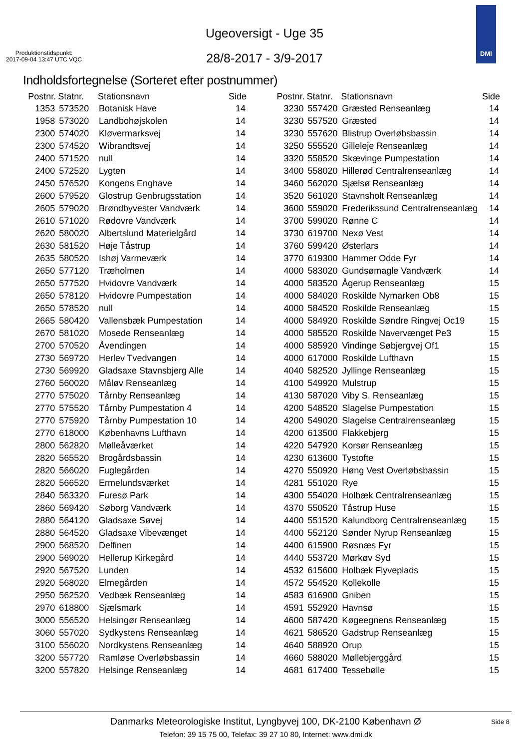Ugeoversigt - Uge 35
28/8-2017 - 3/9-2017
Produktionstidspunkt:
2017-09-04 13:47 UTC VQC
DMI
Indholdsfortegnelse (Sorteret efter postnummer)
| Postnr. | Statnr. | Stationsnavn | Side |
| --- | --- | --- | --- |
| 1353 | 573520 | Botanisk Have | 14 |
| 1958 | 573020 | Landbohøjskolen | 14 |
| 2300 | 574020 | Kløvermarksvej | 14 |
| 2300 | 574520 | Wibrandtsvej | 14 |
| 2400 | 571520 | null | 14 |
| 2400 | 572520 | Lygten | 14 |
| 2450 | 576520 | Kongens Enghave | 14 |
| 2600 | 579520 | Glostrup Genbrugsstation | 14 |
| 2605 | 579020 | Brøndbyvester Vandværk | 14 |
| 2610 | 571020 | Rødovre Vandværk | 14 |
| 2620 | 580020 | Albertslund Materielgård | 14 |
| 2630 | 581520 | Høje Tåstrup | 14 |
| 2635 | 580520 | Ishøj Varmeværk | 14 |
| 2650 | 577120 | Træholmen | 14 |
| 2650 | 577520 | Hvidovre Vandværk | 14 |
| 2650 | 578120 | Hvidovre Pumpestation | 14 |
| 2650 | 578520 | null | 14 |
| 2665 | 580420 | Vallensbæk Pumpestation | 14 |
| 2670 | 581020 | Mosede Renseanlæg | 14 |
| 2700 | 570520 | Åvendingen | 14 |
| 2730 | 569720 | Herlev Tvedvangen | 14 |
| 2730 | 569920 | Gladsaxe Stavnsbjerg Alle | 14 |
| 2760 | 560020 | Måløv Renseanlæg | 14 |
| 2770 | 575020 | Tårnby Renseanlæg | 14 |
| 2770 | 575520 | Tårnby Pumpestation 4 | 14 |
| 2770 | 575920 | Tårnby Pumpestation 10 | 14 |
| 2770 | 618000 | Københavns Lufthavn | 14 |
| 2800 | 562820 | Mølleåværket | 14 |
| 2820 | 565520 | Brogårdsbassin | 14 |
| 2820 | 566020 | Fuglegården | 14 |
| 2820 | 566520 | Ermelundsværket | 14 |
| 2840 | 563320 | Furesø Park | 14 |
| 2860 | 569420 | Søborg Vandværk | 14 |
| 2880 | 564120 | Gladsaxe Søvej | 14 |
| 2880 | 564520 | Gladsaxe Vibevænget | 14 |
| 2900 | 568520 | Delfinen | 14 |
| 2900 | 569020 | Hellerup Kirkegård | 14 |
| 2920 | 567520 | Lunden | 14 |
| 2920 | 568020 | Elmegården | 14 |
| 2950 | 562520 | Vedbæk Renseanlæg | 14 |
| 2970 | 618800 | Sjælsmark | 14 |
| 3000 | 556520 | Helsingør Renseanlæg | 14 |
| 3060 | 557020 | Sydkystens Renseanlæg | 14 |
| 3100 | 556020 | Nordkystens Renseanlæg | 14 |
| 3200 | 557720 | Ramløse Overløbsbassin | 14 |
| 3200 | 557820 | Helsinge Renseanlæg | 14 |
| Postnr. | Statnr. | Stationsnavn | Side |
| --- | --- | --- | --- |
| 3230 | 557420 | Græsted Renseanlæg | 14 |
| 3230 | 557520 | Græsted | 14 |
| 3230 | 557620 | Blistrup Overløbsbassin | 14 |
| 3250 | 555520 | Gilleleje Renseanlæg | 14 |
| 3320 | 558520 | Skævinge Pumpestation | 14 |
| 3400 | 558020 | Hillerød Centralrenseanlæg | 14 |
| 3460 | 562020 | Sjælsø Renseanlæg | 14 |
| 3520 | 561020 | Stavnsholt Renseanlæg | 14 |
| 3600 | 559020 | Frederikssund Centralrenseanlæg | 14 |
| 3700 | 599020 | Rønne C | 14 |
| 3730 | 619700 | Nexø Vest | 14 |
| 3760 | 599420 | Østerlars | 14 |
| 3770 | 619300 | Hammer Odde Fyr | 14 |
| 4000 | 583020 | Gundsømagle Vandværk | 14 |
| 4000 | 583520 | Ågerup Renseanlæg | 15 |
| 4000 | 584020 | Roskilde Nymarken Ob8 | 15 |
| 4000 | 584520 | Roskilde Renseanlæg | 15 |
| 4000 | 584920 | Roskilde Søndre Ringvej Oc19 | 15 |
| 4000 | 585520 | Roskilde Navervænget Pe3 | 15 |
| 4000 | 585920 | Vindinge Søbjergvej Of1 | 15 |
| 4000 | 617000 | Roskilde Lufthavn | 15 |
| 4040 | 582520 | Jyllinge Renseanlæg | 15 |
| 4100 | 549920 | Mulstrup | 15 |
| 4130 | 587020 | Viby S. Renseanlæg | 15 |
| 4200 | 548520 | Slagelse Pumpestation | 15 |
| 4200 | 549020 | Slagelse Centralrenseanlæg | 15 |
| 4200 | 613500 | Flakkebjerg | 15 |
| 4220 | 547920 | Korsør Renseanlæg | 15 |
| 4230 | 613600 | Tystofte | 15 |
| 4270 | 550920 | Høng Vest Overløbsbassin | 15 |
| 4281 | 551020 | Rye | 15 |
| 4300 | 554020 | Holbæk Centralrenseanlæg | 15 |
| 4370 | 550520 | Tåstrup Huse | 15 |
| 4400 | 551520 | Kalundborg Centralrenseanlæg | 15 |
| 4400 | 552120 | Sønder Nyrup Renseanlæg | 15 |
| 4400 | 615900 | Røsnæs Fyr | 15 |
| 4440 | 553720 | Mørkøv Syd | 15 |
| 4532 | 615600 | Holbæk Flyveplads | 15 |
| 4572 | 554520 | Kollekolle | 15 |
| 4583 | 616900 | Gniben | 15 |
| 4591 | 552920 | Havnsø | 15 |
| 4600 | 587420 | Køgeegnens Renseanlæg | 15 |
| 4621 | 586520 | Gadstrup Renseanlæg | 15 |
| 4640 | 588920 | Orup | 15 |
| 4660 | 588020 | Møllebjerggård | 15 |
| 4681 | 617400 | Tessebølle | 15 |
Danmarks Meteorologiske Institut, Lyngbyvej 100, DK-2100 København Ø
Telefon: 39 15 75 00, Telefax: 39 27 10 80, Internet: www.dmi.dk
Side 8